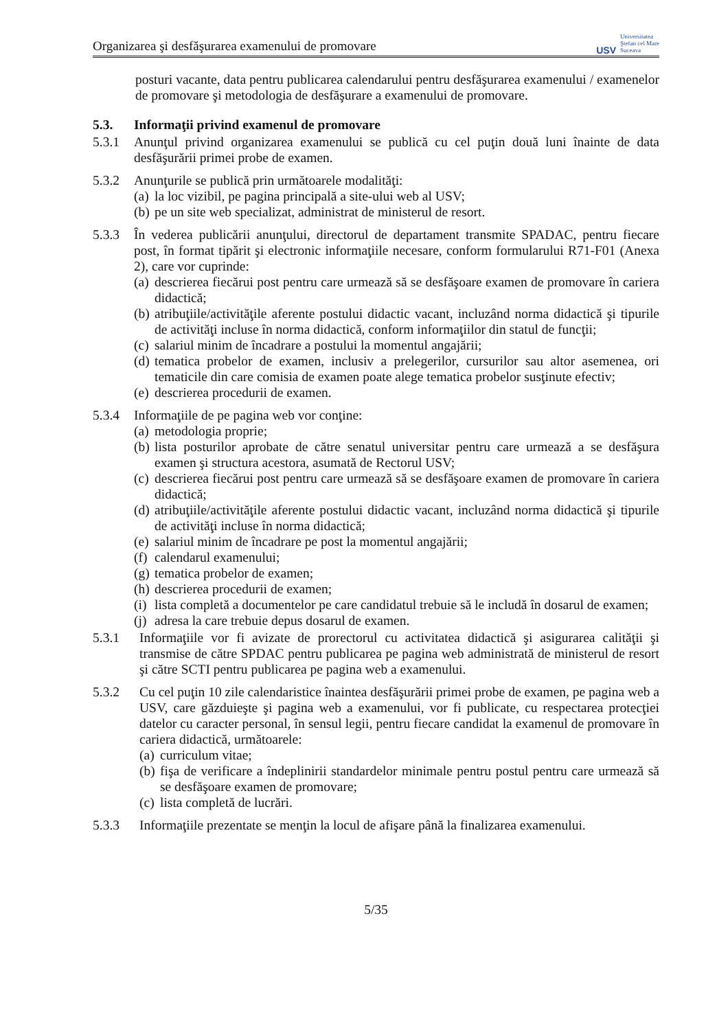Organizarea şi desfăşurarea examenului de promovare
USV Universitatea
Ştefan cel Mare
Suceava
posturi vacante, data pentru publicarea calendarului pentru desfăşurarea examenului / examenelor de promovare şi metodologia de desfăşurare a examenului de promovare.
5.3. Informaţii privind examenul de promovare
5.3.1 Anunţul privind organizarea examenului se publică cu cel puţin două luni înainte de data desfăşurării primei probe de examen.
5.3.2 Anunţurile se publică prin următoarele modalităţi:
(a) la loc vizibil, pe pagina principală a site-ului web al USV;
(b) pe un site web specializat, administrat de ministerul de resort.
5.3.3 În vederea publicării anunţului, directorul de departament transmite SPADAC, pentru fiecare post, în format tipărit şi electronic informaţiile necesare, conform formularului R71-F01 (Anexa 2), care vor cuprinde:
(a) descrierea fiecărui post pentru care urmează să se desfăşoare examen de promovare în cariera didactică;
(b) atribuţiile/activităţile aferente postului didactic vacant, incluzând norma didactică şi tipurile de activităţi incluse în norma didactică, conform informaţiilor din statul de funcţii;
(c) salariul minim de încadrare a postului la momentul angajării;
(d) tematica probelor de examen, inclusiv a prelegerilor, cursurilor sau altor asemenea, ori tematicile din care comisia de examen poate alege tematica probelor susţinute efectiv;
(e) descrierea procedurii de examen.
5.3.4 Informaţiile de pe pagina web vor conţine:
(a) metodologia proprie;
(b) lista posturilor aprobate de către senatul universitar pentru care urmează a se desfăşura examen şi structura acestora, asumată de Rectorul USV;
(c) descrierea fiecărui post pentru care urmează să se desfăşoare examen de promovare în cariera didactică;
(d) atribuţiile/activităţile aferente postului didactic vacant, incluzând norma didactică şi tipurile de activităţi incluse în norma didactică;
(e) salariul minim de încadrare pe post la momentul angajării;
(f) calendarul examenului;
(g) tematica probelor de examen;
(h) descrierea procedurii de examen;
(i) lista completă a documentelor pe care candidatul trebuie să le includă în dosarul de examen;
(j) adresa la care trebuie depus dosarul de examen.
5.3.1 Informaţiile vor fi avizate de prorectorul cu activitatea didactică şi asigurarea calităţii şi transmise de către SPDAC pentru publicarea pe pagina web administrată de ministerul de resort şi către SCTI pentru publicarea pe pagina web a examenului.
5.3.2 Cu cel puţin 10 zile calendaristice înaintea desfăşurării primei probe de examen, pe pagina web a USV, care găzduieşte şi pagina web a examenului, vor fi publicate, cu respectarea protecţiei datelor cu caracter personal, în sensul legii, pentru fiecare candidat la examenul de promovare în cariera didactică, următoarele:
(a) curriculum vitae;
(b) fişa de verificare a îndeplinirii standardelor minimale pentru postul pentru care urmează să se desfăşoare examen de promovare;
(c) lista completă de lucrări.
5.3.3 Informaţiile prezentate se menţin la locul de afişare până la finalizarea examenului.
5/35